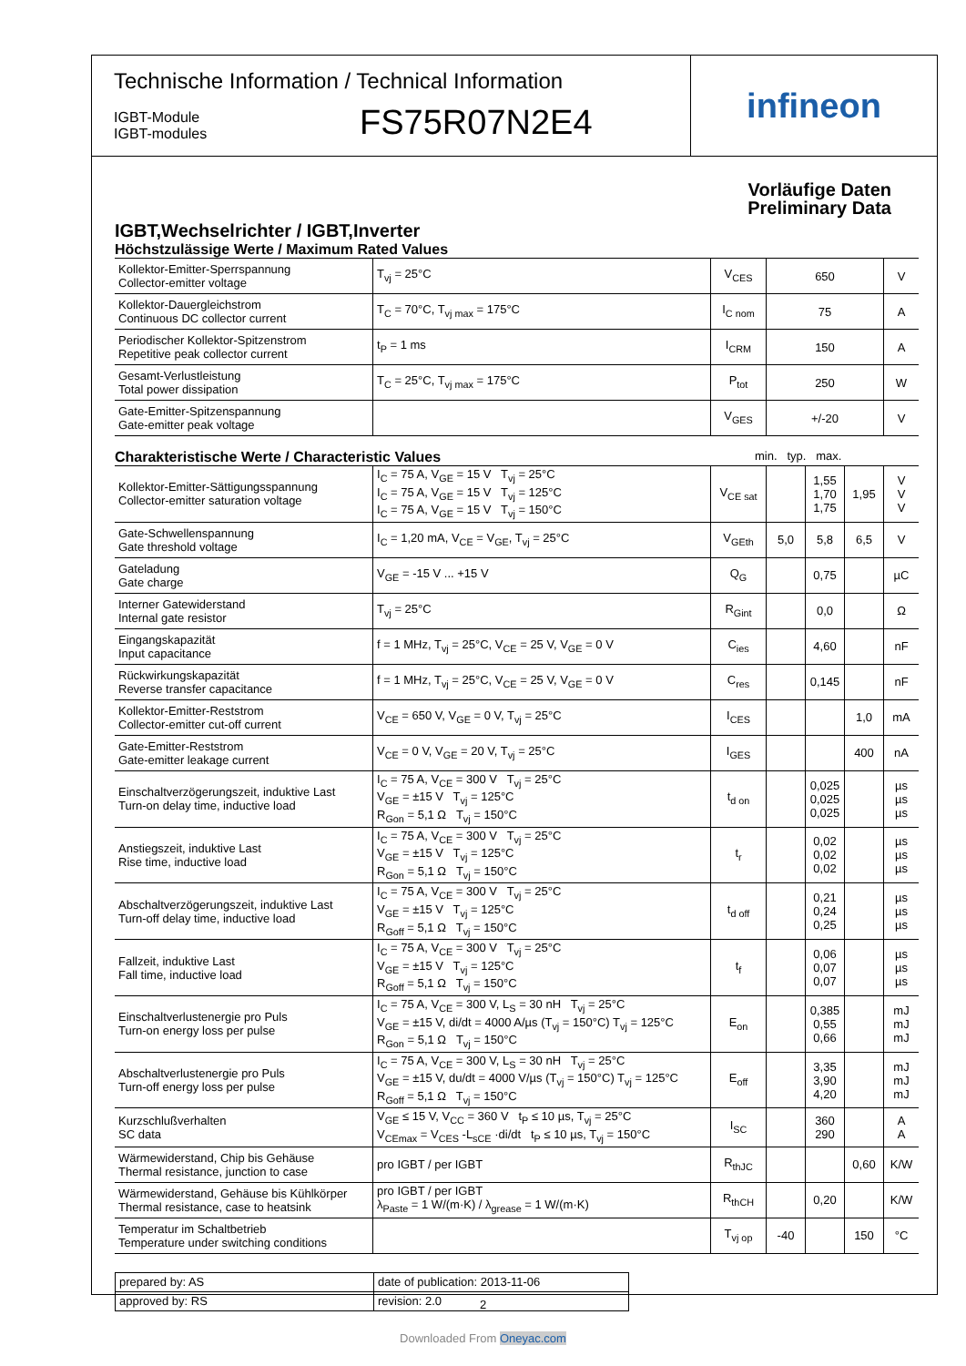Technische Information / Technical Information
IGBT-Module
IGBT-modules
FS75R07N2E4
infineon
Vorläufige Daten
Preliminary Data
IGBT,Wechselrichter / IGBT,Inverter
Höchstzulässige Werte / Maximum Rated Values
| Kollektor-Emitter-Sperrspannung Collector-emitter voltage | T<sub>vj</sub> = 25°C | V<sub>CES</sub> | 650 | V |
| Kollektor-Dauergleichstrom Continuous DC collector current | T<sub>C</sub> = 70°C, T<sub>vj max</sub> = 175°C | I<sub>C nom</sub> | 75 | A |
| Periodischer Kollektor-Spitzenstrom Repetitive peak collector current | t<sub>P</sub> = 1 ms | I<sub>CRM</sub> | 150 | A |
| Gesamt-Verlustleistung Total power dissipation | T<sub>C</sub> = 25°C, T<sub>vj max</sub> = 175°C | P<sub>tot</sub> | 250 | W |
| Gate-Emitter-Spitzenspannung Gate-emitter peak voltage | | V<sub>GES</sub> | +/-20 | V |
Charakteristische Werte / Characteristic Values min. typ. max.
| Kollektor-Emitter-Sättigungsspannung Collector-emitter saturation voltage | I<sub>C</sub> = 75 A, V<sub>GE</sub> = 15 V T<sub>vj</sub> = 25°C I<sub>C</sub> = 75 A, V<sub>GE</sub> = 15 V T<sub>vj</sub> = 125°C I<sub>C</sub> = 75 A, V<sub>GE</sub> = 15 V T<sub>vj</sub> = 150°C | V<sub>CE sat</sub> | | 1,55 1,70 1,75 | 1,95 | V V V |
| Gate-Schwellenspannung Gate threshold voltage | I<sub>C</sub> = 1,20 mA, V<sub>CE</sub> = V<sub>GE</sub>, T<sub>vj</sub> = 25°C | V<sub>GEth</sub> | 5,0 | 5,8 | 6,5 | V |
| Gateladung Gate charge | V<sub>GE</sub> = -15 V ... +15 V | Q<sub>G</sub> | | 0,75 | | µC |
| Interner Gatewiderstand Internal gate resistor | T<sub>vj</sub> = 25°C | R<sub>Gint</sub> | | 0,0 | | Ω |
| Eingangskapazität Input capacitance | f = 1 MHz, T<sub>vj</sub> = 25°C, V<sub>CE</sub> = 25 V, V<sub>GE</sub> = 0 V | C<sub>ies</sub> | | 4,60 | | nF |
| Rückwirkungskapazität Reverse transfer capacitance | f = 1 MHz, T<sub>vj</sub> = 25°C, V<sub>CE</sub> = 25 V, V<sub>GE</sub> = 0 V | C<sub>res</sub> | | 0,145 | | nF |
| Kollektor-Emitter-Reststrom Collector-emitter cut-off current | V<sub>CE</sub> = 650 V, V<sub>GE</sub> = 0 V, T<sub>vj</sub> = 25°C | I<sub>CES</sub> | | | 1,0 | mA |
| Gate-Emitter-Reststrom Gate-emitter leakage current | V<sub>CE</sub> = 0 V, V<sub>GE</sub> = 20 V, T<sub>vj</sub> = 25°C | I<sub>GES</sub> | | | 400 | nA |
| Einschaltverzögerungszeit, induktive Last Turn-on delay time, inductive load | I<sub>C</sub> = 75 A, V<sub>CE</sub> = 300 V T<sub>vj</sub> = 25°C V<sub>GE</sub> = ±15 V T<sub>vj</sub> = 125°C R<sub>Gon</sub> = 5,1 Ω T<sub>vj</sub> = 150°C | t<sub>d on</sub> | | 0,025 0,025 0,025 | | µs µs µs |
| Anstiegszeit, induktive Last Rise time, inductive load | I<sub>C</sub> = 75 A, V<sub>CE</sub> = 300 V T<sub>vj</sub> = 25°C V<sub>GE</sub> = ±15 V T<sub>vj</sub> = 125°C R<sub>Gon</sub> = 5,1 Ω T<sub>vj</sub> = 150°C | t<sub>r</sub> | | 0,02 0,02 0,02 | | µs µs µs |
| Abschaltverzögerungszeit, induktive Last Turn-off delay time, inductive load | I<sub>C</sub> = 75 A, V<sub>CE</sub> = 300 V T<sub>vj</sub> = 25°C V<sub>GE</sub> = ±15 V T<sub>vj</sub> = 125°C R<sub>Goff</sub> = 5,1 Ω T<sub>vj</sub> = 150°C | t<sub>d off</sub> | | 0,21 0,24 0,25 | | µs µs µs |
| Fallzeit, induktive Last Fall time, inductive load | I<sub>C</sub> = 75 A, V<sub>CE</sub> = 300 V T<sub>vj</sub> = 25°C V<sub>GE</sub> = ±15 V T<sub>vj</sub> = 125°C R<sub>Goff</sub> = 5,1 Ω T<sub>vj</sub> = 150°C | t<sub>f</sub> | | 0,06 0,07 0,07 | | µs µs µs |
| Einschaltverlustenergie pro Puls Turn-on energy loss per pulse | I<sub>C</sub> = 75 A, V<sub>CE</sub> = 300 V, L<sub>S</sub> = 30 nH T<sub>vj</sub> = 25°C V<sub>GE</sub> = ±15 V, di/dt = 4000 A/µs (T<sub>vj</sub> = 150°C) T<sub>vj</sub> = 125°C R<sub>Gon</sub> = 5,1 Ω T<sub>vj</sub> = 150°C | E<sub>on</sub> | | 0,385 0,55 0,66 | | mJ mJ mJ |
| Abschaltverlustenergie pro Puls Turn-off energy loss per pulse | I<sub>C</sub> = 75 A, V<sub>CE</sub> = 300 V, L<sub>S</sub> = 30 nH T<sub>vj</sub> = 25°C V<sub>GE</sub> = ±15 V, du/dt = 4000 V/µs (T<sub>vj</sub> = 150°C) T<sub>vj</sub> = 125°C R<sub>Goff</sub> = 5,1 Ω T<sub>vj</sub> = 150°C | E<sub>off</sub> | | 3,35 3,90 4,20 | | mJ mJ mJ |
| Kurzschlußverhalten SC data | V<sub>GE</sub> ≤ 15 V, V<sub>CC</sub> = 360 V t<sub>P</sub> ≤ 10 µs, T<sub>vj</sub> = 25°C V<sub>CEmax</sub> = V<sub>CES</sub> -L<sub>sCE</sub> ·di/dt t<sub>P</sub> ≤ 10 µs, T<sub>vj</sub> = 150°C | I<sub>SC</sub> | | 360 290 | | A A |
| Wärmewiderstand, Chip bis Gehäuse Thermal resistance, junction to case | pro IGBT / per IGBT | R<sub>thJC</sub> | | | 0,60 | K/W |
| Wärmewiderstand, Gehäuse bis Kühlkörper Thermal resistance, case to heatsink | pro IGBT / per IGBT λ<sub>Paste</sub> = 1 W/(m·K) / λ<sub>grease</sub> = 1 W/(m·K) | R<sub>thCH</sub> | | 0,20 | | K/W |
| Temperatur im Schaltbetrieb Temperature under switching conditions | | T<sub>vj op</sub> | -40 | | 150 | °C |
| prepared by: AS | date of publication: 2013-11-06 |
| approved by: RS | revision: 2.0 |
2
Downloaded From Oneyac.com